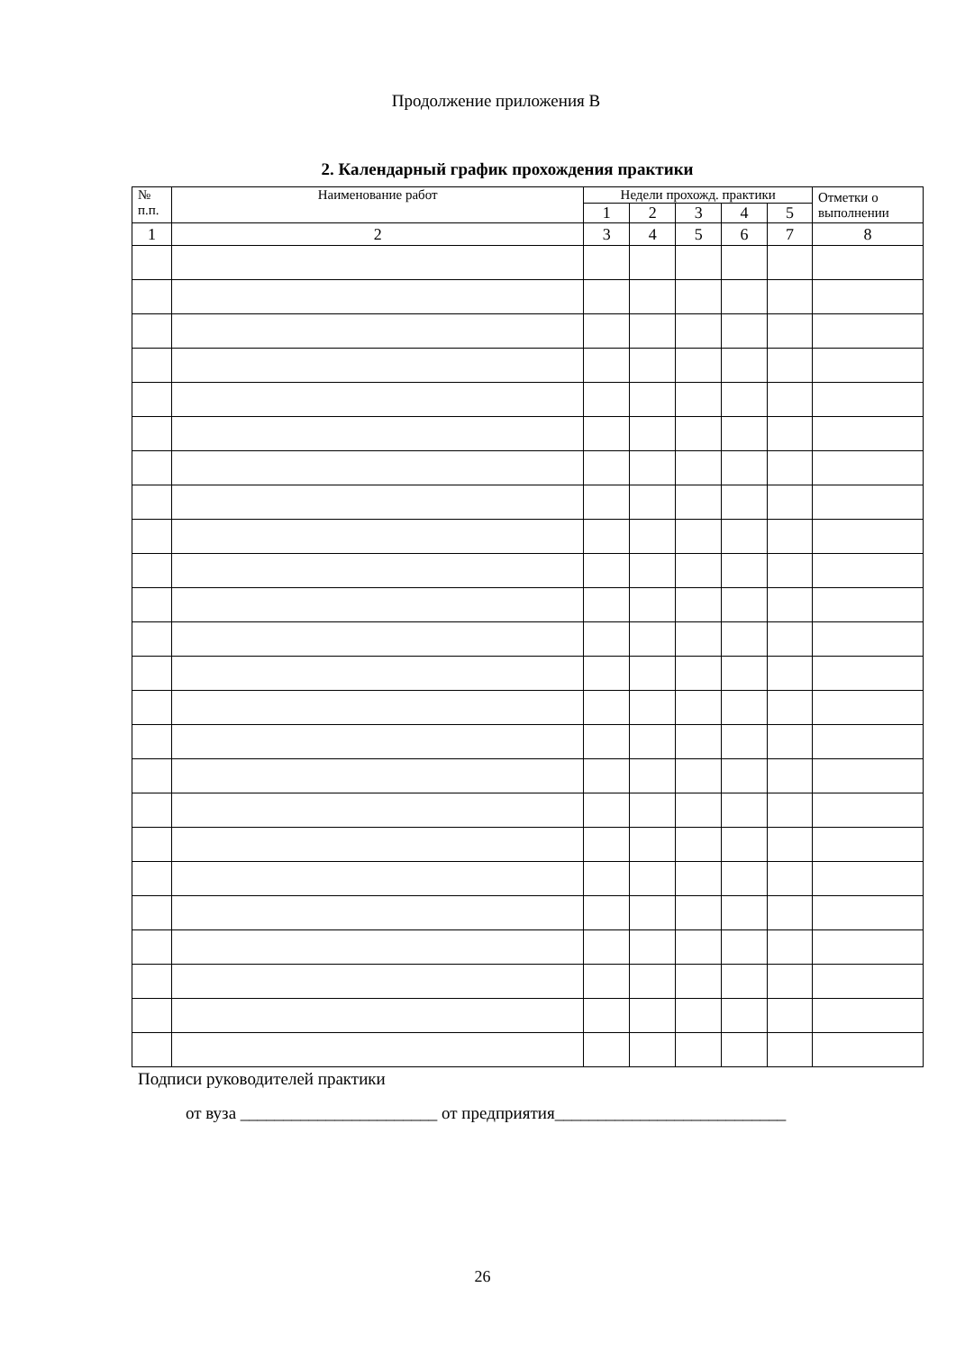Продолжение приложения В
2. Календарный график прохождения практики
| № п.п. | Наименование работ | Недели прохожд. практики | | | | | Отметки о выполнении |
| --- | --- | --- | --- | --- | --- | --- | --- |
| | | 1 | 2 | 3 | 4 | 5 | |
| 1 | 2 | 3 | 4 | 5 | 6 | 7 | 8 |
Подписи руководителей практики
от вуза _______________________ от предприятия___________________________
26